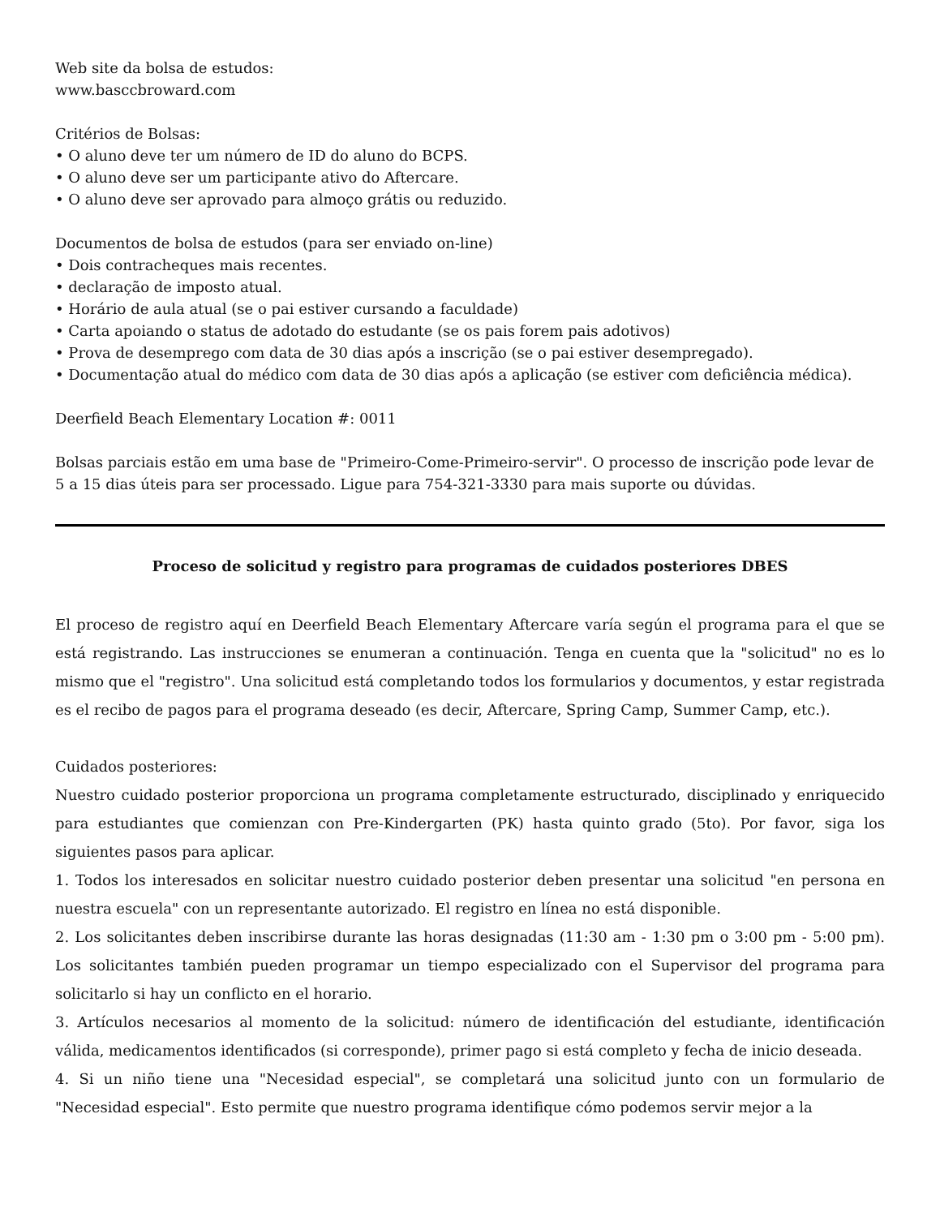Web site da bolsa de estudos:
www.basccbroward.com
Critérios de Bolsas:
• O aluno deve ter um número de ID do aluno do BCPS.
• O aluno deve ser um participante ativo do Aftercare.
• O aluno deve ser aprovado para almoço grátis ou reduzido.
Documentos de bolsa de estudos (para ser enviado on-line)
• Dois contracheques mais recentes.
• declaração de imposto atual.
• Horário de aula atual (se o pai estiver cursando a faculdade)
• Carta apoiando o status de adotado do estudante (se os pais forem pais adotivos)
• Prova de desemprego com data de 30 dias após a inscrição (se o pai estiver desempregado).
• Documentação atual do médico com data de 30 dias após a aplicação (se estiver com deficiência médica).
Deerfield Beach Elementary Location #: 0011
Bolsas parciais estão em uma base de "Primeiro-Come-Primeiro-servir". O processo de inscrição pode levar de 5 a 15 dias úteis para ser processado. Ligue para 754-321-3330 para mais suporte ou dúvidas.
Proceso de solicitud y registro para programas de cuidados posteriores DBES
El proceso de registro aquí en Deerfield Beach Elementary Aftercare varía según el programa para el que se está registrando. Las instrucciones se enumeran a continuación. Tenga en cuenta que la "solicitud" no es lo mismo que el "registro". Una solicitud está completando todos los formularios y documentos, y estar registrada es el recibo de pagos para el programa deseado (es decir, Aftercare, Spring Camp, Summer Camp, etc.).
Cuidados posteriores:
Nuestro cuidado posterior proporciona un programa completamente estructurado, disciplinado y enriquecido para estudiantes que comienzan con Pre-Kindergarten (PK) hasta quinto grado (5to). Por favor, siga los siguientes pasos para aplicar.
1. Todos los interesados en solicitar nuestro cuidado posterior deben presentar una solicitud "en persona en nuestra escuela" con un representante autorizado. El registro en línea no está disponible.
2. Los solicitantes deben inscribirse durante las horas designadas (11:30 am - 1:30 pm o 3:00 pm - 5:00 pm). Los solicitantes también pueden programar un tiempo especializado con el Supervisor del programa para solicitarlo si hay un conflicto en el horario.
3. Artículos necesarios al momento de la solicitud: número de identificación del estudiante, identificación válida, medicamentos identificados (si corresponde), primer pago si está completo y fecha de inicio deseada.
4. Si un niño tiene una "Necesidad especial", se completará una solicitud junto con un formulario de "Necesidad especial". Esto permite que nuestro programa identifique cómo podemos servir mejor a la